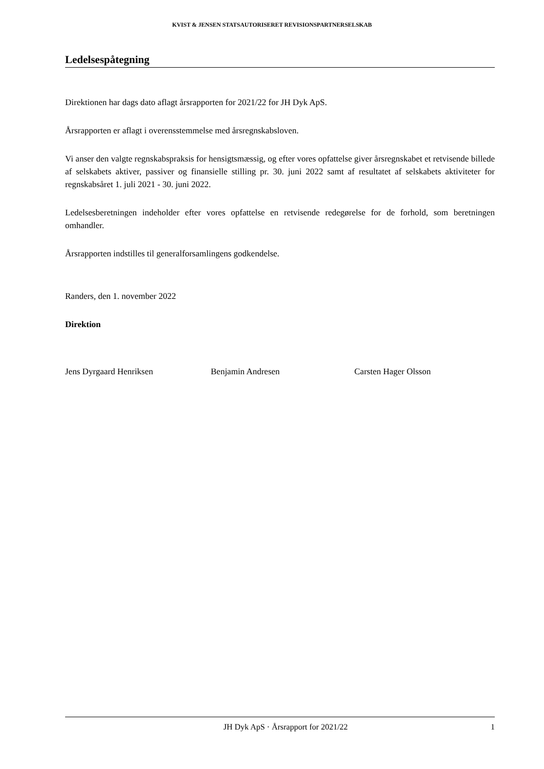KVIST & JENSEN STATSAUTORISERET REVISIONSPARTNERSELSKAB
Ledelsespåtegning
Direktionen har dags dato aflagt årsrapporten for 2021/22 for JH Dyk ApS.
Årsrapporten er aflagt i overensstemmelse med årsregnskabsloven.
Vi anser den valgte regnskabspraksis for hensigtsmæssig, og efter vores opfattelse giver årsregnskabet et retvisende billede af selskabets aktiver, passiver og finansielle stilling pr. 30. juni 2022 samt af resultatet af selskabets aktiviteter for regnskabsåret 1. juli 2021 - 30. juni 2022.
Ledelsesberetningen indeholder efter vores opfattelse en retvisende redegørelse for de forhold, som beretningen omhandler.
Årsrapporten indstilles til generalforsamlingens godkendelse.
Randers, den 1. november 2022
Direktion
Jens Dyrgaard Henriksen Benjamin Andresen Carsten Hager Olsson
JH Dyk ApS · Årsrapport for 2021/22 1